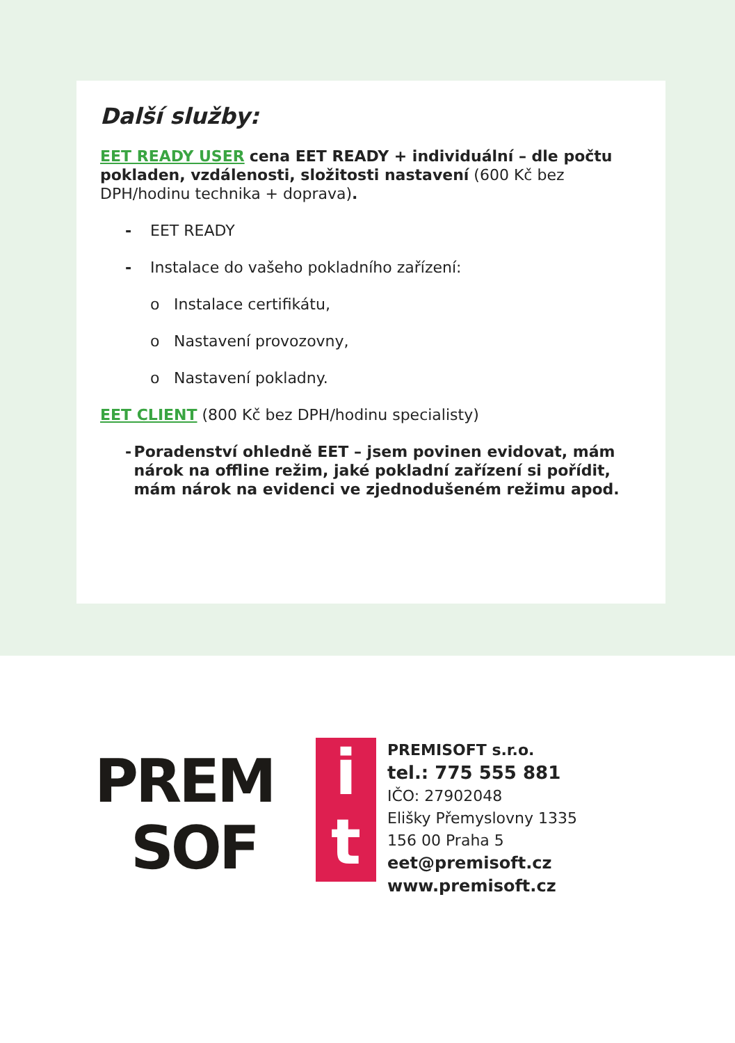Další služby:
EET READY USER cena EET READY + individuální – dle počtu pokladen, vzdálenosti, složitosti nastavení (600 Kč bez DPH/hodinu technika + doprava).
- EET READY
- Instalace do vašeho pokladního zařízení:
o Instalace certifikátu,
o Nastavení provozovny,
o Nastavení pokladny.
EET CLIENT (800 Kč bez DPH/hodinu specialisty)
- Poradenství ohledně EET – jsem povinen evidovat, mám nárok na offline režim, jaké pokladní zařízení si pořídit, mám nárok na evidenci ve zjednodušeném režimu apod.
PREM
SOF
i
t
PREMISOFT s.r.o.
tel.: 775 555 881
IČO: 27902048
Elišky Přemyslovny 1335
156 00 Praha 5
eet@premisoft.cz
www.premisoft.cz